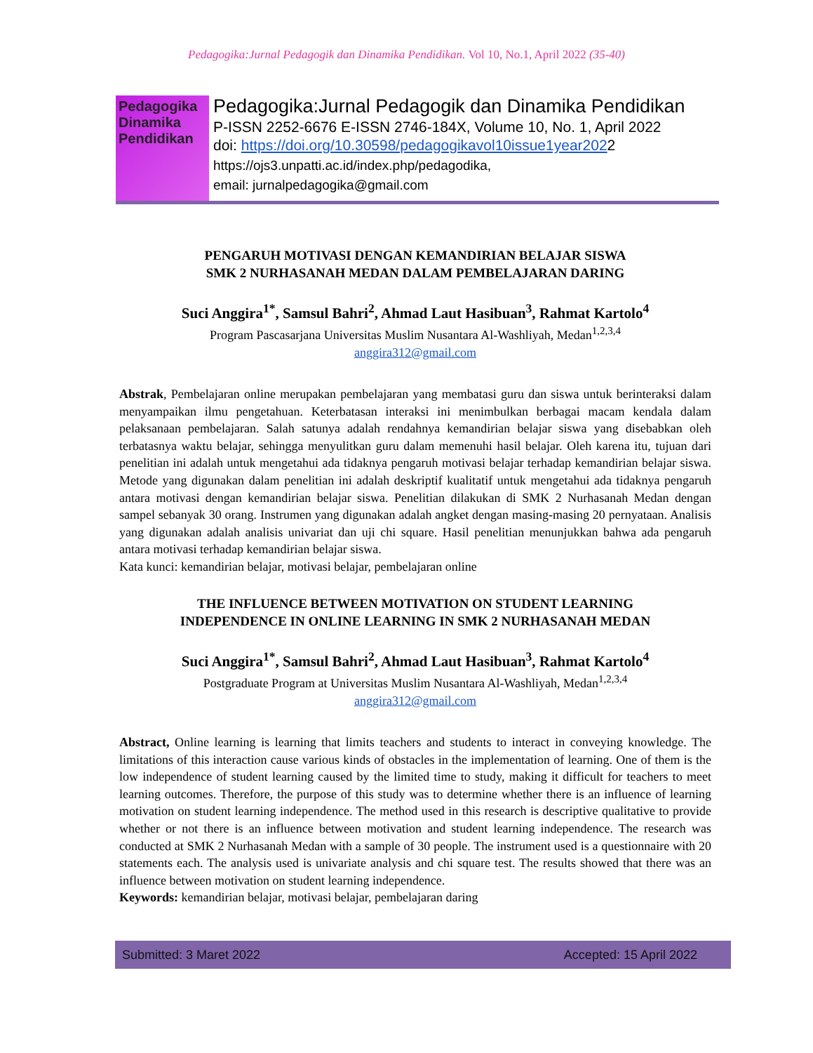Pedagogika:Jurnal Pedagogik dan Dinamika Pendidikan. Vol 10, No.1, April 2022 (35-40)
Pedagogika Dinamika Pendidikan
Pedagogika:Jurnal Pedagogik dan Dinamika Pendidikan
P-ISSN 2252-6676 E-ISSN 2746-184X, Volume 10, No. 1, April 2022
doi: https://doi.org/10.30598/pedagogikavol10issue1year2022
https://ojs3.unpatti.ac.id/index.php/pedagodika,
email: jurnalpedagogika@gmail.com
PENGARUH MOTIVASI DENGAN KEMANDIRIAN BELAJAR SISWA
SMK 2 NURHASANAH MEDAN DALAM PEMBELAJARAN DARING
Suci Anggira<sup>1*</sup>, Samsul Bahri<sup>2</sup>, Ahmad Laut Hasibuan<sup>3</sup>, Rahmat Kartolo<sup>4</sup>
Program Pascasarjana Universitas Muslim Nusantara Al-Washliyah, Medan<sup>1,2,3,4</sup>
anggira312@gmail.com
Abstrak, Pembelajaran online merupakan pembelajaran yang membatasi guru dan siswa untuk berinteraksi dalam menyampaikan ilmu pengetahuan. Keterbatasan interaksi ini menimbulkan berbagai macam kendala dalam pelaksanaan pembelajaran. Salah satunya adalah rendahnya kemandirian belajar siswa yang disebabkan oleh terbatasnya waktu belajar, sehingga menyulitkan guru dalam memenuhi hasil belajar. Oleh karena itu, tujuan dari penelitian ini adalah untuk mengetahui ada tidaknya pengaruh motivasi belajar terhadap kemandirian belajar siswa. Metode yang digunakan dalam penelitian ini adalah deskriptif kualitatif untuk mengetahui ada tidaknya pengaruh antara motivasi dengan kemandirian belajar siswa. Penelitian dilakukan di SMK 2 Nurhasanah Medan dengan sampel sebanyak 30 orang. Instrumen yang digunakan adalah angket dengan masing-masing 20 pernyataan. Analisis yang digunakan adalah analisis univariat dan uji chi square. Hasil penelitian menunjukkan bahwa ada pengaruh antara motivasi terhadap kemandirian belajar siswa.
Kata kunci: kemandirian belajar, motivasi belajar, pembelajaran online
THE INFLUENCE BETWEEN MOTIVATION ON STUDENT LEARNING
INDEPENDENCE IN ONLINE LEARNING IN SMK 2 NURHASANAH MEDAN
Suci Anggira<sup>1*</sup>, Samsul Bahri<sup>2</sup>, Ahmad Laut Hasibuan<sup>3</sup>, Rahmat Kartolo<sup>4</sup>
Postgraduate Program at Universitas Muslim Nusantara Al-Washliyah, Medan<sup>1,2,3,4</sup>
anggira312@gmail.com
Abstract, Online learning is learning that limits teachers and students to interact in conveying knowledge. The limitations of this interaction cause various kinds of obstacles in the implementation of learning. One of them is the low independence of student learning caused by the limited time to study, making it difficult for teachers to meet learning outcomes. Therefore, the purpose of this study was to determine whether there is an influence of learning motivation on student learning independence. The method used in this research is descriptive qualitative to provide whether or not there is an influence between motivation and student learning independence. The research was conducted at SMK 2 Nurhasanah Medan with a sample of 30 people. The instrument used is a questionnaire with 20 statements each. The analysis used is univariate analysis and chi square test. The results showed that there was an influence between motivation on student learning independence.
Keywords: kemandirian belajar, motivasi belajar, pembelajaran daring
Submitted: 3 Maret 2022 Accepted: 15 April 2022